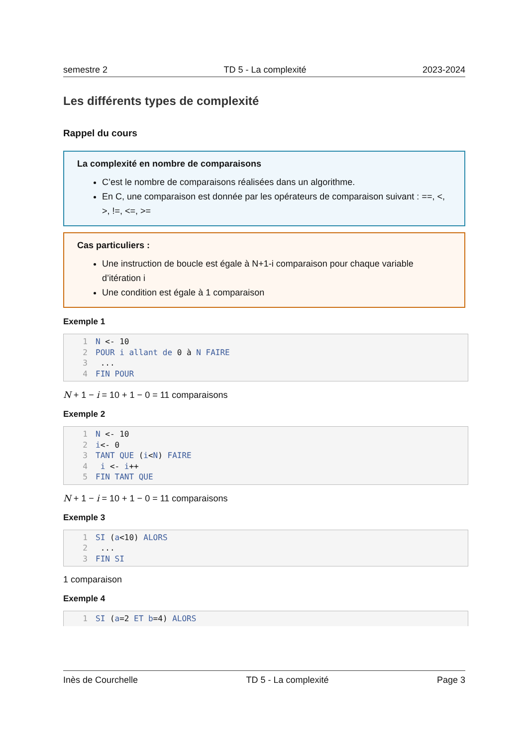semestre 2 TD 5 - La complexité 2023-2024
Les différents types de complexité
Rappel du cours
La complexité en nombre de comparaisons
C’est le nombre de comparaisons réalisées dans un algorithme.
En C, une comparaison est donnée par les opérateurs de comparaison suivant : ==, <, >, !=, <=, >=
Cas particuliers :
Une instruction de boucle est égale à N+1-i comparaison pour chaque variable d’itération i
Une condition est égale à 1 comparaison
Exemple 1
1 N <- 10
2 POUR i allant de 0 à N FAIRE
3 ...
4 FIN POUR
N + 1 − i = 10 + 1 − 0 = 11 comparaisons
Exemple 2
1 N <- 10
2 i<- 0
3 TANT QUE (i<N) FAIRE
4 i <- i++
5 FIN TANT QUE
N + 1 − i = 10 + 1 − 0 = 11 comparaisons
Exemple 3
1 SI (a<10) ALORS
2 ...
3 FIN SI
1 comparaison
Exemple 4
1 SI (a=2 ET b=4) ALORS
Inès de Courchelle TD 5 - La complexité Page 3